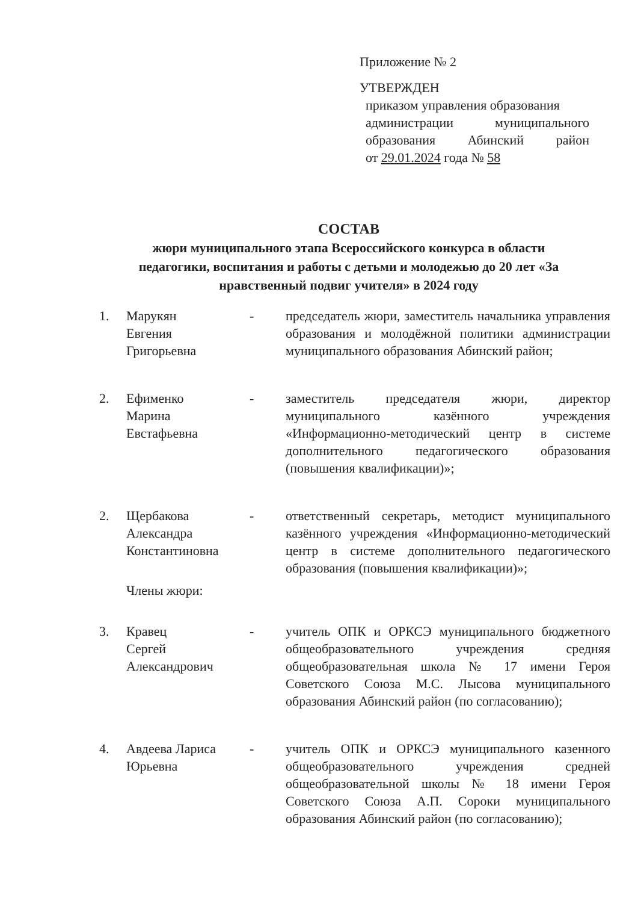Приложение № 2
УТВЕРЖДЕН
приказом управления образования
администрации муниципального
образования Абинский район
от 29.01.2024 года № 58
СОСТАВ
жюри муниципального этапа Всероссийского конкурса в области педагогики, воспитания и работы с детьми и молодежью до 20 лет «За нравственный подвиг учителя» в 2024 году
1. Марукян
Евгения
Григорьевна
- председатель жюри, заместитель начальника управления образования и молодёжной политики администрации муниципального образования Абинский район;
2. Ефименко
Марина
Евстафьевна
- заместитель председателя жюри, директор муниципального казённого учреждения «Информационно-методический центр в системе дополнительного педагогического образования (повышения квалификации)»;
2. Щербакова
Александра
Константиновна
- ответственный секретарь, методист муниципального казённого учреждения «Информационно-методический центр в системе дополнительного педагогического образования (повышения квалификации)»;
Члены жюри:
3. Кравец
Сергей
Александрович
- учитель ОПК и ОРКСЭ муниципального бюджетного общеобразовательного учреждения средняя общеобразовательная школа № 17 имени Героя Советского Союза М.С. Лысова муниципального образования Абинский район (по согласованию);
4. Авдеева Лариса
Юрьевна
- учитель ОПК и ОРКСЭ муниципального казенного общеобразовательного учреждения средней общеобразовательной школы № 18 имени Героя Советского Союза А.П. Сороки муниципального образования Абинский район (по согласованию);